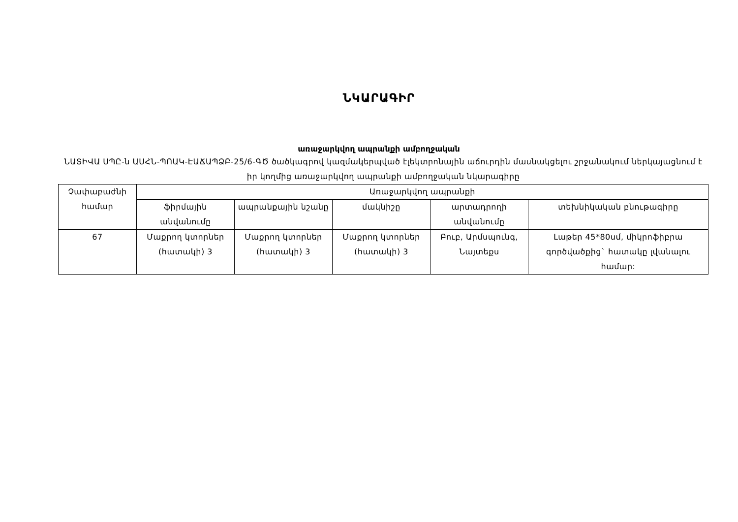ՆԿԱՐԱԳԻՐ
առաջարկվող ապրանքի ամբողջական
ՆԱՏԻՎԱ ՍՊԸ-ն ԱՍՀՆ-ՊՈԱԿ-ԷԱՃԱՊՁԲ-25/6-ԳԾ ծածկագրով կազմակերպված էլեկտրոնային աճուրդին մասնակցելու շրջանակում ներկայացնում է իր կողմից առաջարկվող ապրանքի ամբողջական նկարագիրը
| Չափաբաժնի համար | Առաջարկվող ապրանքի | | | | |
| --- | --- | --- | --- | --- | --- |
| | ֆիրմային անվանումը | ապրանքային նշանը | մակնիշը | արտադրողի անվանումը | տեխնիկական բնութագիրը |
| 67 | Մաքրող կտորներ (հատակի) 3 | Մաքրող կտորներ (հատակի) 3 | Մաքրող կտորներ (հատակի) 3 | Բուբ, Արմսպունգ, Նայտեքս | Լաթեր 45*80սմ, միկրոֆիբրա գործվածքից` հատակը լվանալու համար: |